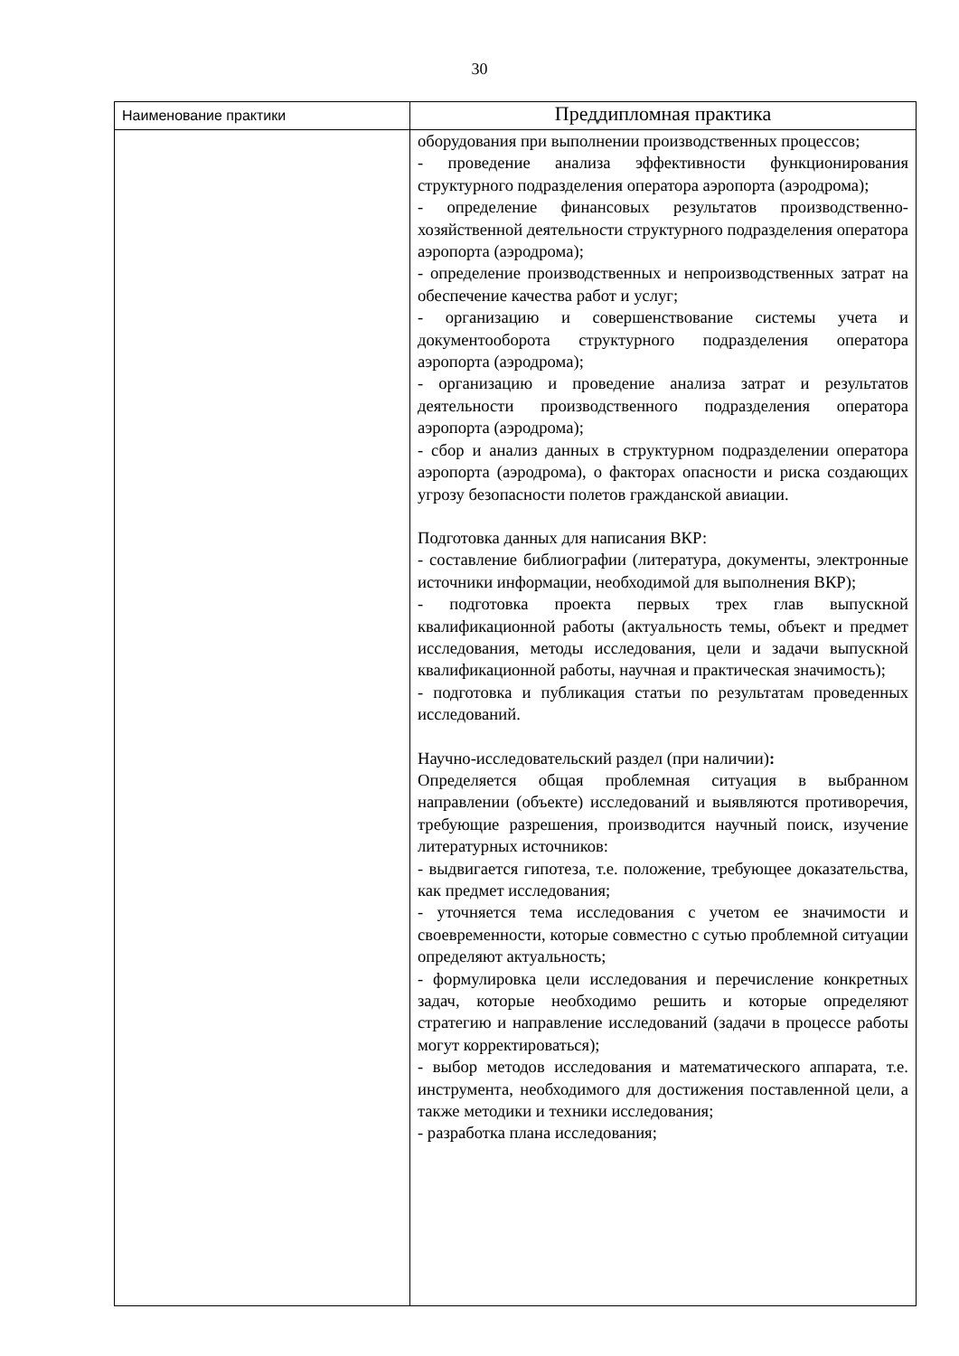30
| Наименование практики | Преддипломная практика |
| --- | --- |
| | оборудования при выполнении производственных процессов; - проведение анализа эффективности функционирования структурного подразделения оператора аэропорта (аэродрома); - определение финансовых результатов производственно-хозяйственной деятельности структурного подразделения оператора аэропорта (аэродрома); - определение производственных и непроизводственных затрат на обеспечение качества работ и услуг; - организацию и совершенствование системы учета и документооборота структурного подразделения оператора аэропорта (аэродрома); - организацию и проведение анализа затрат и результатов деятельности производственного подразделения оператора аэропорта (аэродрома); - сбор и анализ данных в структурном подразделении оператора аэропорта (аэродрома), о факторах опасности и риска создающих угрозу безопасности полетов гражданской авиации. Подготовка данных для написания ВКР: - составление библиографии (литература, документы, электронные источники информации, необходимой для выполнения ВКР); - подготовка проекта первых трех глав выпускной квалификационной работы (актуальность темы, объект и предмет исследования, методы исследования, цели и задачи выпускной квалификационной работы, научная и практическая значимость); - подготовка и публикация статьи по результатам проведенных исследований. Научно-исследовательский раздел (при наличии) : Определяется общая проблемная ситуация в выбранном направлении (объекте) исследований и выявляются противоречия, требующие разрешения, производится научный поиск, изучение литературных источников: - выдвигается гипотеза, т.е. положение, требующее доказательства, как предмет исследования; - уточняется тема исследования с учетом ее значимости и своевременности, которые совместно с сутью проблемной ситуации определяют актуальность; - формулировка цели исследования и перечисление конкретных задач, которые необходимо решить и которые определяют стратегию и направление исследований (задачи в процессе работы могут корректироваться); - выбор методов исследования и математического аппарата, т.е. инструмента, необходимого для достижения поставленной цели, а также методики и техники исследования; - разработка плана исследования; |